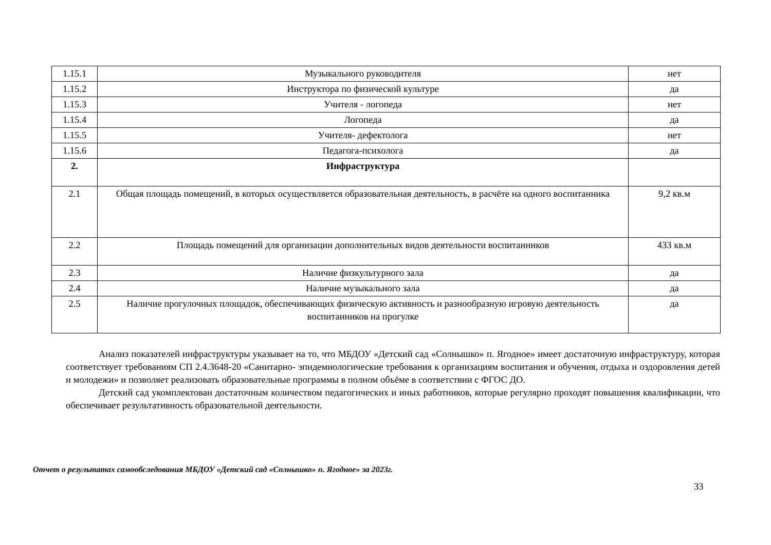| 1.15.1 | Музыкального руководителя | нет |
| 1.15.2 | Инструктора по физической культуре | да |
| 1.15.3 | Учителя - логопеда | нет |
| 1.15.4 | Логопеда | да |
| 1.15.5 | Учителя- дефектолога | нет |
| 1.15.6 | Педагога-психолога | да |
| 2. | Инфраструктура | |
| 2.1 | Общая площадь помещений, в которых осуществляется образовательная деятельность, в расчёте на одного воспитанника | 9,2 кв.м |
| 2.2 | Площадь помещений для организации дополнительных видов деятельности воспитанников | 433 кв.м |
| 2.3 | Наличие физкультурного зала | да |
| 2.4 | Наличие музыкального зала | да |
| 2.5 | Наличие прогулочных площадок, обеспечивающих физическую активность и разнообразную игровую деятельность воспитанников на прогулке | да |
Анализ показателей инфраструктуры указывает на то, что МБДОУ «Детский сад «Солнышко» п. Ягодное» имеет достаточную инфраструктуру, которая соответствует требованиям СП 2.4.3648-20 «Санитарно- эпидемиологические требования к организациям воспитания и обучения, отдыха и оздоровления детей и молодежи» и позволяет реализовать образовательные программы в полном объёме в соответствии с ФГОС ДО.
Детский сад укомплектован достаточным количеством педагогических и иных работников, которые регулярно проходят повышения квалификации, что обеспечивает результативность образовательной деятельности.
Отчет о результатах самообследования МБДОУ «Детский сад «Солнышко» п. Ягодное» за 2023г.
33